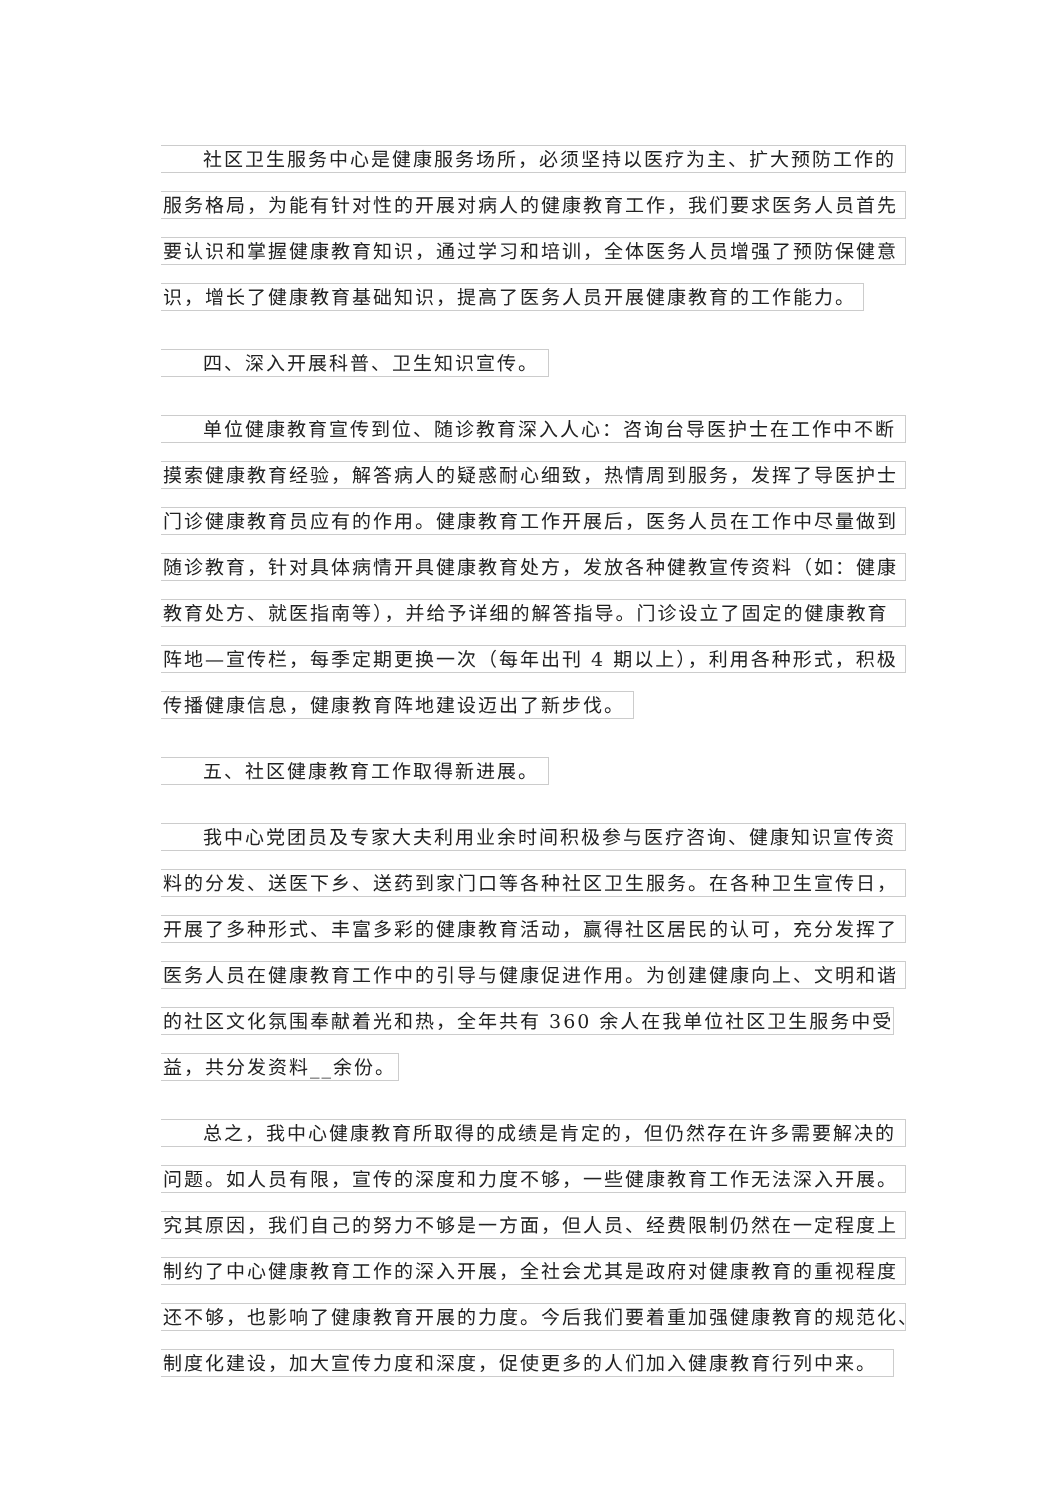社区卫生服务中心是健康服务场所，必须坚持以医疗为主、扩大预防工作的
服务格局，为能有针对性的开展对病人的健康教育工作，我们要求医务人员首先
要认识和掌握健康教育知识，通过学习和培训，全体医务人员增强了预防保健意
识，增长了健康教育基础知识，提高了医务人员开展健康教育的工作能力。
四、深入开展科普、卫生知识宣传。
单位健康教育宣传到位、随诊教育深入人心：咨询台导医护士在工作中不断
摸索健康教育经验，解答病人的疑惑耐心细致，热情周到服务，发挥了导医护士
门诊健康教育员应有的作用。健康教育工作开展后，医务人员在工作中尽量做到
随诊教育，针对具体病情开具健康教育处方，发放各种健教宣传资料（如：健康
教育处方、就医指南等），并给予详细的解答指导。门诊设立了固定的健康教育
阵地—宣传栏，每季定期更换一次（每年出刊 4 期以上），利用各种形式，积极
传播健康信息，健康教育阵地建设迈出了新步伐。
五、社区健康教育工作取得新进展。
我中心党团员及专家大夫利用业余时间积极参与医疗咨询、健康知识宣传资
料的分发、送医下乡、送药到家门口等各种社区卫生服务。在各种卫生宣传日，
开展了多种形式、丰富多彩的健康教育活动，赢得社区居民的认可，充分发挥了
医务人员在健康教育工作中的引导与健康促进作用。为创建健康向上、文明和谐
的社区文化氛围奉献着光和热，全年共有 360 余人在我单位社区卫生服务中受
益，共分发资料__余份。
总之，我中心健康教育所取得的成绩是肯定的，但仍然存在许多需要解决的
问题。如人员有限，宣传的深度和力度不够，一些健康教育工作无法深入开展。
究其原因，我们自己的努力不够是一方面，但人员、经费限制仍然在一定程度上
制约了中心健康教育工作的深入开展，全社会尤其是政府对健康教育的重视程度
还不够，也影响了健康教育开展的力度。今后我们要着重加强健康教育的规范化、
制度化建设，加大宣传力度和深度，促使更多的人们加入健康教育行列中来。